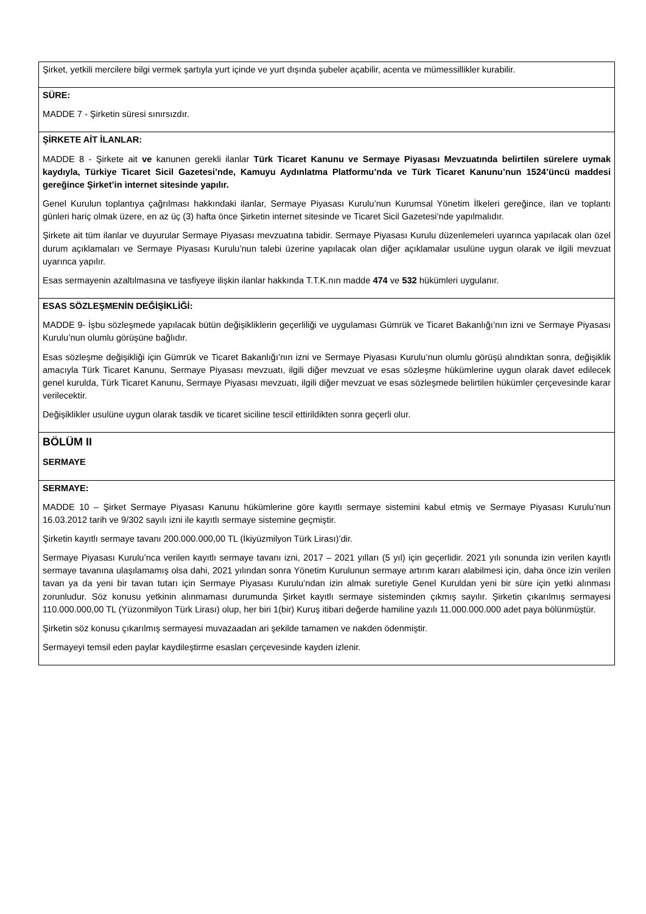| Şirket, yetkili mercilere bilgi vermek şartıyla yurt içinde ve yurt dışında şubeler açabilir, acenta ve mümessillikler kurabilir. |
| SÜRE: MADDE 7 - Şirketin süresi sınırsızdır. |
| ŞİRKETE AİT İLANLAR: MADDE 8 - Şirkete ait ve kanunen gerekli ilanlar Türk Ticaret Kanunu ve Sermaye Piyasası Mevzuatında belirtilen sürelere uymak kaydıyla, Türkiye Ticaret Sicil Gazetesi’nde, Kamuyu Aydınlatma Platformu’nda ve Türk Ticaret Kanunu’nun 1524’üncü maddesi gereğince Şirket’in internet sitesinde yapılır. Genel Kurulun toplantıya çağrılması hakkındaki ilanlar, Sermaye Piyasası Kurulu’nun Kurumsal Yönetim İlkeleri gereğince, ilan ve toplantı günleri hariç olmak üzere, en az üç (3) hafta önce Şirketin internet sitesinde ve Ticaret Sicil Gazetesi’nde yapılmalıdır. Şirkete ait tüm ilanlar ve duyurular Sermaye Piyasası mevzuatına tabidir. Sermaye Piyasası Kurulu düzenlemeleri uyarınca yapılacak olan özel durum açıklamaları ve Sermaye Piyasası Kurulu’nun talebi üzerine yapılacak olan diğer açıklamalar usulüne uygun olarak ve ilgili mevzuat uyarınca yapılır. Esas sermayenin azaltılmasına ve tasfiyeye ilişkin ilanlar hakkında T.T.K.nın madde 474 ve 532 hükümleri uygulanır. |
| ESAS SÖZLEŞMENİN DEĞİŞİKLİĞİ: MADDE 9- İşbu sözleşmede yapılacak bütün değişikliklerin geçerliliği ve uygulaması Gümrük ve Ticaret Bakanlığı’nın izni ve Sermaye Piyasası Kurulu’nun olumlu görüşüne bağlıdır. Esas sözleşme değişikliği için Gümrük ve Ticaret Bakanlığı’nın izni ve Sermaye Piyasası Kurulu’nun olumlu görüşü alındıktan sonra, değişiklik amacıyla Türk Ticaret Kanunu, Sermaye Piyasası mevzuatı, ilgili diğer mevzuat ve esas sözleşme hükümlerine uygun olarak davet edilecek genel kurulda, Türk Ticaret Kanunu, Sermaye Piyasası mevzuatı, ilgili diğer mevzuat ve esas sözleşmede belirtilen hükümler çerçevesinde karar verilecektir. Değişiklikler usulüne uygun olarak tasdik ve ticaret siciline tescil ettirildikten sonra geçerli olur. |
| BÖLÜM II SERMAYE |
| SERMAYE: MADDE 10 – Şirket Sermaye Piyasası Kanunu hükümlerine göre kayıtlı sermaye sistemini kabul etmiş ve Sermaye Piyasası Kurulu’nun 16.03.2012 tarih ve 9/302 sayılı izni ile kayıtlı sermaye sistemine geçmiştir. Şirketin kayıtlı sermaye tavanı 200.000.000,00 TL (İkiyüzmilyon Türk Lirası)’dir. Sermaye Piyasası Kurulu’nca verilen kayıtlı sermaye tavanı izni, 2017 – 2021 yılları (5 yıl) için geçerlidir. 2021 yılı sonunda izin verilen kayıtlı sermaye tavanına ulaşılamamış olsa dahi, 2021 yılından sonra Yönetim Kurulunun sermaye artırım kararı alabilmesi için, daha önce izin verilen tavan ya da yeni bir tavan tutarı için Sermaye Piyasası Kurulu’ndan izin almak suretiyle Genel Kuruldan yeni bir süre için yetki alınması zorunludur. Söz konusu yetkinin alınmaması durumunda Şirket kayıtlı sermaye sisteminden çıkmış sayılır. Şirketin çıkarılmış sermayesi 110.000.000,00 TL (Yüzonmilyon Türk Lirası) olup, her biri 1(bir) Kuruş itibari değerde hamiline yazılı 11.000.000.000 adet paya bölünmüştür. Şirketin söz konusu çıkarılmış sermayesi muvazaadan ari şekilde tamamen ve nakden ödenmiştir. Sermayeyi temsil eden paylar kaydileştirme esasları çerçevesinde kayden izlenir. |